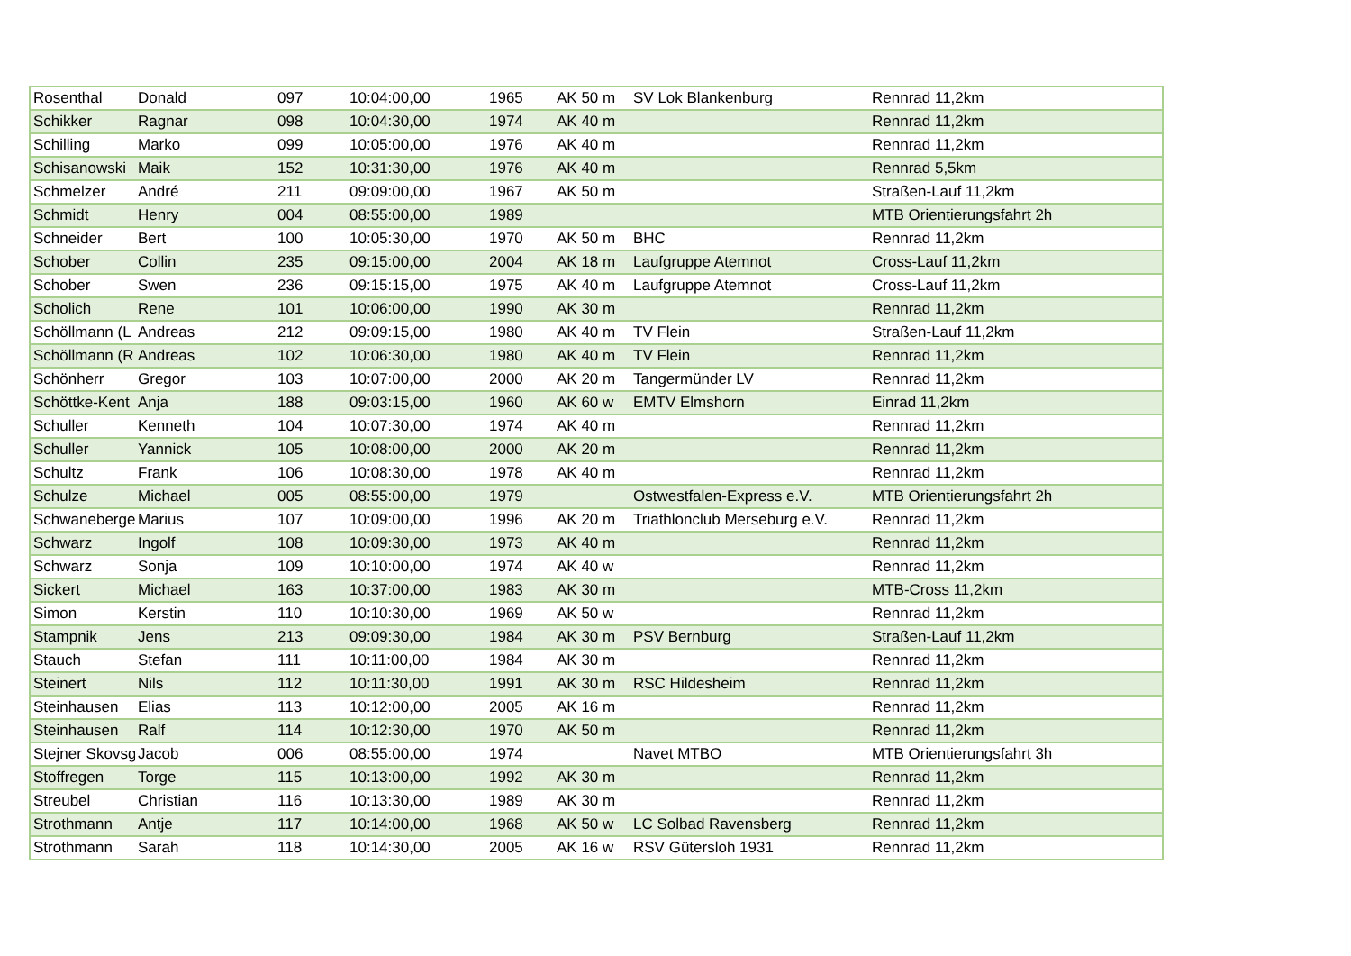| Rosenthal | Donald | 097 | 10:04:00,00 | 1965 | AK 50 m | SV Lok Blankenburg | Rennrad 11,2km |
| Schikker | Ragnar | 098 | 10:04:30,00 | 1974 | AK 40 m | | Rennrad 11,2km |
| Schilling | Marko | 099 | 10:05:00,00 | 1976 | AK 40 m | | Rennrad 11,2km |
| Schisanowski | Maik | 152 | 10:31:30,00 | 1976 | AK 40 m | | Rennrad 5,5km |
| Schmelzer | André | 211 | 09:09:00,00 | 1967 | AK 50 m | | Straßen-Lauf 11,2km |
| Schmidt | Henry | 004 | 08:55:00,00 | 1989 | | | MTB Orientierungsfahrt 2h |
| Schneider | Bert | 100 | 10:05:30,00 | 1970 | AK 50 m | BHC | Rennrad 11,2km |
| Schober | Collin | 235 | 09:15:00,00 | 2004 | AK 18 m | Laufgruppe Atemnot | Cross-Lauf 11,2km |
| Schober | Swen | 236 | 09:15:15,00 | 1975 | AK 40 m | Laufgruppe Atemnot | Cross-Lauf 11,2km |
| Scholich | Rene | 101 | 10:06:00,00 | 1990 | AK 30 m | | Rennrad 11,2km |
| Schöllmann (L | Andreas | 212 | 09:09:15,00 | 1980 | AK 40 m | TV Flein | Straßen-Lauf 11,2km |
| Schöllmann (R | Andreas | 102 | 10:06:30,00 | 1980 | AK 40 m | TV Flein | Rennrad 11,2km |
| Schönherr | Gregor | 103 | 10:07:00,00 | 2000 | AK 20 m | Tangermünder LV | Rennrad 11,2km |
| Schöttke-Kent | Anja | 188 | 09:03:15,00 | 1960 | AK 60 w | EMTV Elmshorn | Einrad 11,2km |
| Schuller | Kenneth | 104 | 10:07:30,00 | 1974 | AK 40 m | | Rennrad 11,2km |
| Schuller | Yannick | 105 | 10:08:00,00 | 2000 | AK 20 m | | Rennrad 11,2km |
| Schultz | Frank | 106 | 10:08:30,00 | 1978 | AK 40 m | | Rennrad 11,2km |
| Schulze | Michael | 005 | 08:55:00,00 | 1979 | | Ostwestfalen-Express e.V. | MTB Orientierungsfahrt 2h |
| Schwaneberge | Marius | 107 | 10:09:00,00 | 1996 | AK 20 m | Triathlonclub Merseburg e.V. | Rennrad 11,2km |
| Schwarz | Ingolf | 108 | 10:09:30,00 | 1973 | AK 40 m | | Rennrad 11,2km |
| Schwarz | Sonja | 109 | 10:10:00,00 | 1974 | AK 40 w | | Rennrad 11,2km |
| Sickert | Michael | 163 | 10:37:00,00 | 1983 | AK 30 m | | MTB-Cross 11,2km |
| Simon | Kerstin | 110 | 10:10:30,00 | 1969 | AK 50 w | | Rennrad 11,2km |
| Stampnik | Jens | 213 | 09:09:30,00 | 1984 | AK 30 m | PSV Bernburg | Straßen-Lauf 11,2km |
| Stauch | Stefan | 111 | 10:11:00,00 | 1984 | AK 30 m | | Rennrad 11,2km |
| Steinert | Nils | 112 | 10:11:30,00 | 1991 | AK 30 m | RSC Hildesheim | Rennrad 11,2km |
| Steinhausen | Elias | 113 | 10:12:00,00 | 2005 | AK 16 m | | Rennrad 11,2km |
| Steinhausen | Ralf | 114 | 10:12:30,00 | 1970 | AK 50 m | | Rennrad 11,2km |
| Stejner Skovsg | Jacob | 006 | 08:55:00,00 | 1974 | | Navet MTBO | MTB Orientierungsfahrt 3h |
| Stoffregen | Torge | 115 | 10:13:00,00 | 1992 | AK 30 m | | Rennrad 11,2km |
| Streubel | Christian | 116 | 10:13:30,00 | 1989 | AK 30 m | | Rennrad 11,2km |
| Strothmann | Antje | 117 | 10:14:00,00 | 1968 | AK 50 w | LC Solbad Ravensberg | Rennrad 11,2km |
| Strothmann | Sarah | 118 | 10:14:30,00 | 2005 | AK 16 w | RSV Gütersloh 1931 | Rennrad 11,2km |